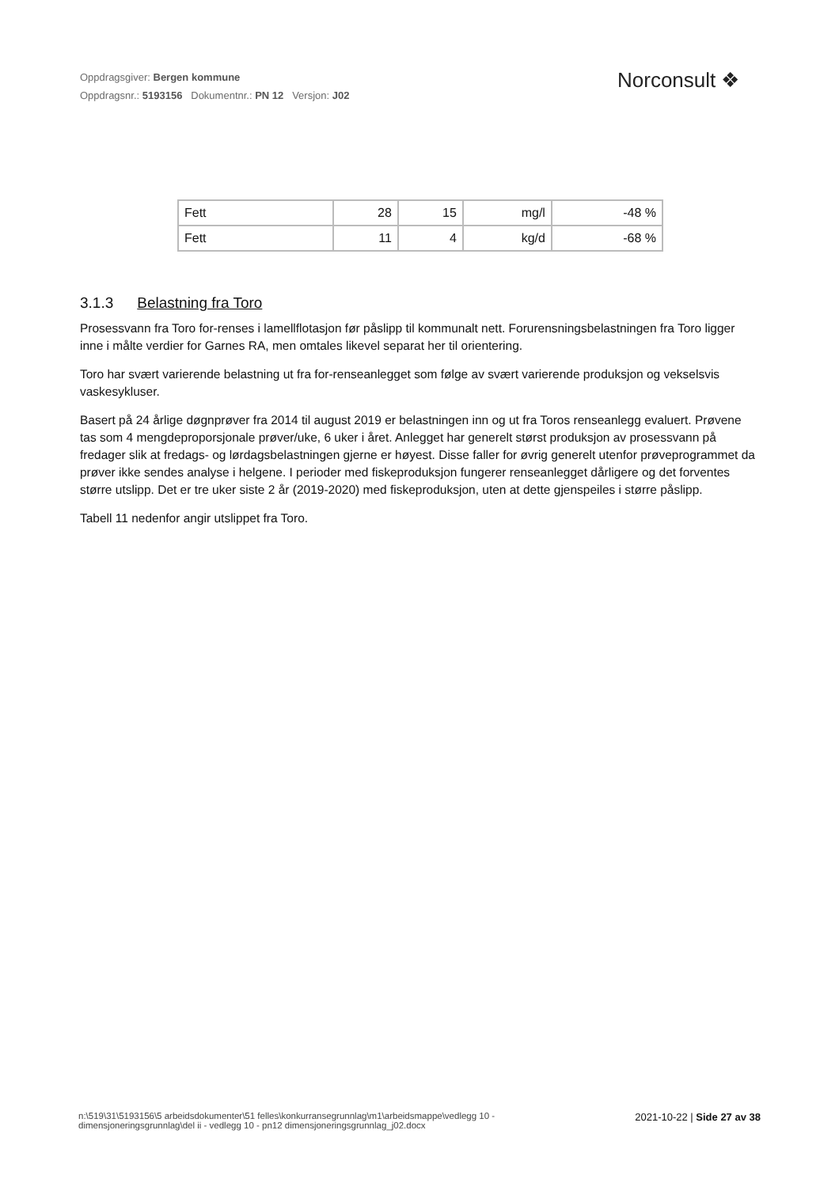Oppdragsgiver: Bergen kommune
Oppdragsnr.: 5193156 Dokumentnr.: PN 12 Versjon: J02
Norconsult ❖
| Fett | 28 | 15 | mg/l | -48 % |
| Fett | 11 | 4 | kg/d | -68 % |
3.1.3 Belastning fra Toro
Prosessvann fra Toro for-renses i lamellflotasjon før påslipp til kommunalt nett. Forurensningsbelastningen fra Toro ligger inne i målte verdier for Garnes RA, men omtales likevel separat her til orientering.
Toro har svært varierende belastning ut fra for-renseanlegget som følge av svært varierende produksjon og vekselsvis vaskesykluser.
Basert på 24 årlige døgnprøver fra 2014 til august 2019 er belastningen inn og ut fra Toros renseanlegg evaluert. Prøvene tas som 4 mengdeproporsjonale prøver/uke, 6 uker i året. Anlegget har generelt størst produksjon av prosessvann på fredager slik at fredags- og lørdagsbelastningen gjerne er høyest. Disse faller for øvrig generelt utenfor prøveprogrammet da prøver ikke sendes analyse i helgene. I perioder med fiskeproduksjon fungerer renseanlegget dårligere og det forventes større utslipp. Det er tre uker siste 2 år (2019-2020) med fiskeproduksjon, uten at dette gjenspeiles i større påslipp.
Tabell 11 nedenfor angir utslippet fra Toro.
n:\519\31\5193156\5 arbeidsdokumenter\51 felles\konkurransegrunnlag\m1\arbeidsmappe\vedlegg 10 -
dimensjoneringsgrunnlag\del ii - vedlegg 10 - pn12 dimensjoneringsgrunnlag_j02.docx
2021-10-22 | Side 27 av 38